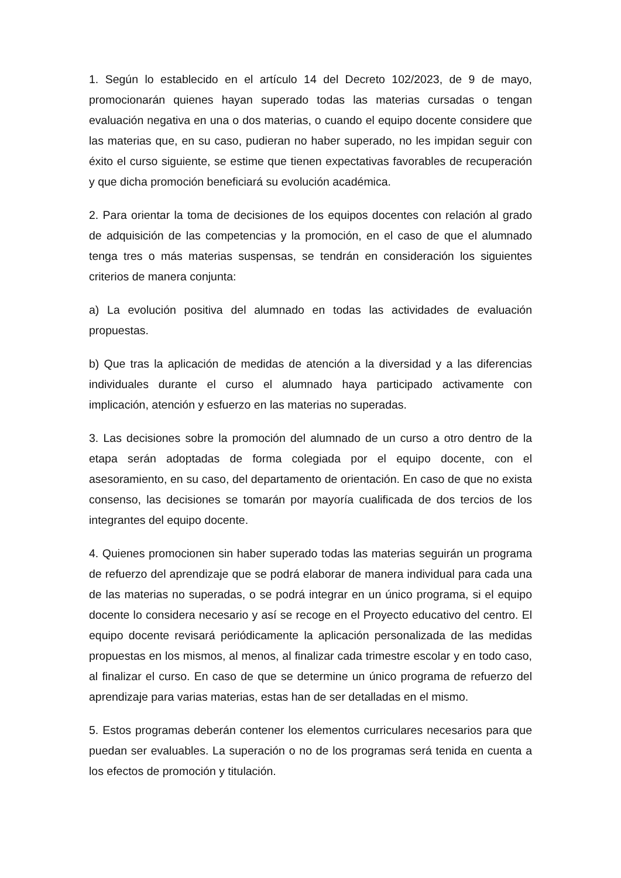1. Según lo establecido en el artículo 14 del Decreto 102/2023, de 9 de mayo, promocionarán quienes hayan superado todas las materias cursadas o tengan evaluación negativa en una o dos materias, o cuando el equipo docente considere que las materias que, en su caso, pudieran no haber superado, no les impidan seguir con éxito el curso siguiente, se estime que tienen expectativas favorables de recuperación y que dicha promoción beneficiará su evolución académica.
2. Para orientar la toma de decisiones de los equipos docentes con relación al grado de adquisición de las competencias y la promoción, en el caso de que el alumnado tenga tres o más materias suspensas, se tendrán en consideración los siguientes criterios de manera conjunta:
a) La evolución positiva del alumnado en todas las actividades de evaluación propuestas.
b) Que tras la aplicación de medidas de atención a la diversidad y a las diferencias individuales durante el curso el alumnado haya participado activamente con implicación, atención y esfuerzo en las materias no superadas.
3. Las decisiones sobre la promoción del alumnado de un curso a otro dentro de la etapa serán adoptadas de forma colegiada por el equipo docente, con el asesoramiento, en su caso, del departamento de orientación. En caso de que no exista consenso, las decisiones se tomarán por mayoría cualificada de dos tercios de los integrantes del equipo docente.
4. Quienes promocionen sin haber superado todas las materias seguirán un programa de refuerzo del aprendizaje que se podrá elaborar de manera individual para cada una de las materias no superadas, o se podrá integrar en un único programa, si el equipo docente lo considera necesario y así se recoge en el Proyecto educativo del centro. El equipo docente revisará periódicamente la aplicación personalizada de las medidas propuestas en los mismos, al menos, al finalizar cada trimestre escolar y en todo caso, al finalizar el curso. En caso de que se determine un único programa de refuerzo del aprendizaje para varias materias, estas han de ser detalladas en el mismo.
5. Estos programas deberán contener los elementos curriculares necesarios para que puedan ser evaluables. La superación o no de los programas será tenida en cuenta a los efectos de promoción y titulación.